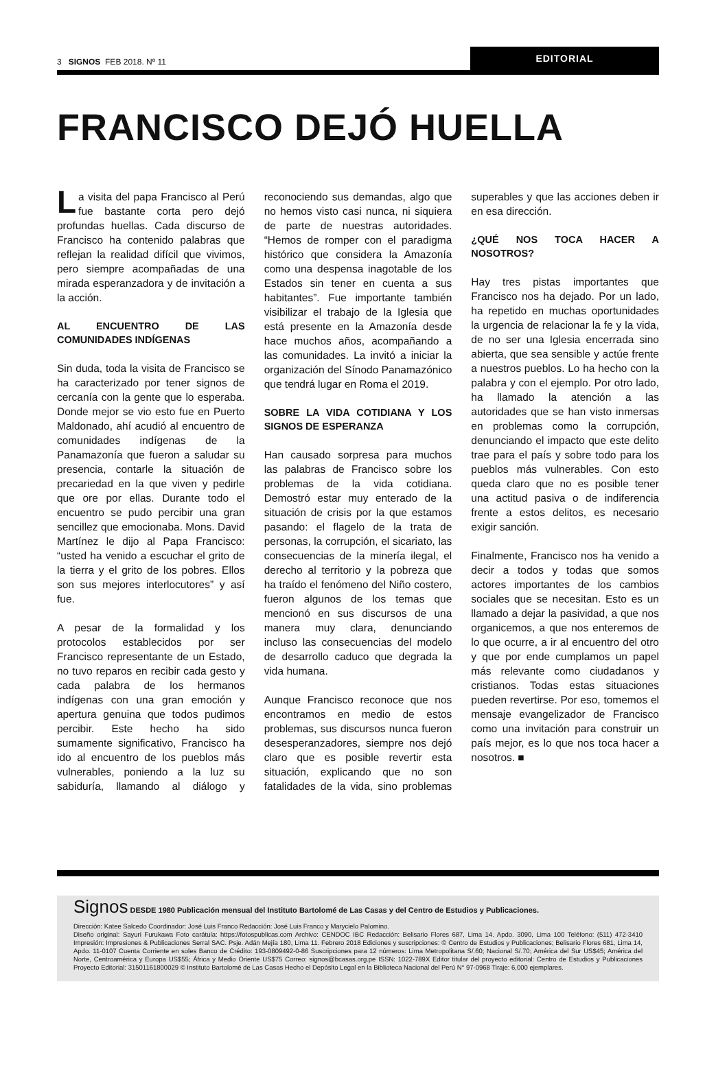3 SIGNOS FEB 2018. Nº 11
EDITORIAL
FRANCISCO DEJÓ HUELLA
La visita del papa Francisco al Perú fue bastante corta pero dejó profundas huellas. Cada discurso de Francisco ha contenido palabras que reflejan la realidad difícil que vivimos, pero siempre acompañadas de una mirada esperanzadora y de invitación a la acción.
AL ENCUENTRO DE LAS COMUNIDADES INDÍGENAS
Sin duda, toda la visita de Francisco se ha caracterizado por tener signos de cercanía con la gente que lo esperaba. Donde mejor se vio esto fue en Puerto Maldonado, ahí acudió al encuentro de comunidades indígenas de la Panamazonía que fueron a saludar su presencia, contarle la situación de precariedad en la que viven y pedirle que ore por ellas. Durante todo el encuentro se pudo percibir una gran sencillez que emocionaba. Mons. David Martínez le dijo al Papa Francisco: “usted ha venido a escuchar el grito de la tierra y el grito de los pobres. Ellos son sus mejores interlocutores” y así fue.
A pesar de la formalidad y los protocolos establecidos por ser Francisco representante de un Estado, no tuvo reparos en recibir cada gesto y cada palabra de los hermanos indígenas con una gran emoción y apertura genuina que todos pudimos percibir. Este hecho ha sido sumamente significativo, Francisco ha ido al encuentro de los pueblos más vulnerables, poniendo a la luz su sabiduría, llamando al diálogo y reconociendo sus demandas, algo que no hemos visto casi nunca, ni siquiera de parte de nuestras autoridades. “Hemos de romper con el paradigma histórico que considera la Amazonía como una despensa inagotable de los Estados sin tener en cuenta a sus habitantes”. Fue importante también visibilizar el trabajo de la Iglesia que está presente en la Amazonía desde hace muchos años, acompañando a las comunidades. La invitó a iniciar la organización del Sínodo Panamazónico que tendrá lugar en Roma el 2019.
SOBRE LA VIDA COTIDIANA Y LOS SIGNOS DE ESPERANZA
Han causado sorpresa para muchos las palabras de Francisco sobre los problemas de la vida cotidiana. Demostró estar muy enterado de la situación de crisis por la que estamos pasando: el flagelo de la trata de personas, la corrupción, el sicariato, las consecuencias de la minería ilegal, el derecho al territorio y la pobreza que ha traído el fenómeno del Niño costero, fueron algunos de los temas que mencionó en sus discursos de una manera muy clara, denunciando incluso las consecuencias del modelo de desarrollo caduco que degrada la vida humana.
Aunque Francisco reconoce que nos encontramos en medio de estos problemas, sus discursos nunca fueron desesperanzadores, siempre nos dejó claro que es posible revertir esta situación, explicando que no son fatalidades de la vida, sino problemas superables y que las acciones deben ir en esa dirección.
¿QUÉ NOS TOCA HACER A NOSOTROS?
Hay tres pistas importantes que Francisco nos ha dejado. Por un lado, ha repetido en muchas oportunidades la urgencia de relacionar la fe y la vida, de no ser una Iglesia encerrada sino abierta, que sea sensible y actúe frente a nuestros pueblos. Lo ha hecho con la palabra y con el ejemplo. Por otro lado, ha llamado la atención a las autoridades que se han visto inmersas en problemas como la corrupción, denunciando el impacto que este delito trae para el país y sobre todo para los pueblos más vulnerables. Con esto queda claro que no es posible tener una actitud pasiva o de indiferencia frente a estos delitos, es necesario exigir sanción.
Finalmente, Francisco nos ha venido a decir a todos y todas que somos actores importantes de los cambios sociales que se necesitan. Esto es un llamado a dejar la pasividad, a que nos organicemos, a que nos enteremos de lo que ocurre, a ir al encuentro del otro y que por ende cumplamos un papel más relevante como ciudadanos y cristianos. Todas estas situaciones pueden revertirse. Por eso, tomemos el mensaje evangelizador de Francisco como una invitación para construir un país mejor, es lo que nos toca hacer a nosotros. ■
Signos DESDE 1980 Publicación mensual del Instituto Bartolomé de Las Casas y del Centro de Estudios y Publicaciones.
Dirección: Katee Salcedo Coordinador: José Luis Franco Redacción: José Luis Franco y Marycielo Palomino.
Diseño original: Sayuri Furukawa Foto carátula: https://fotospublicas.com Archivo: CENDOC IBC Redacción: Belisario Flores 687, Lima 14. Apdo. 3090, Lima 100 Teléfono: (511) 472-3410 Impresión: Impresiones & Publicaciones Serral SAC. Psje. Adán Mejía 180, Lima 11. Febrero 2018 Ediciones y suscripciones: © Centro de Estudios y Publicaciones; Belisario Flores 681, Lima 14, Apdo. 11-0107 Cuenta Corriente en soles Banco de Crédito: 193-0809492-0-86 Suscripciones para 12 números: Lima Metropolitana S/.60; Nacional S/.70; América del Sur US$45; América del Norte, Centroamérica y Europa US$55; África y Medio Oriente US$75 Correo: signos@bcasas.org.pe ISSN: 1022-789X Editor titular del proyecto editorial: Centro de Estudios y Publicaciones Proyecto Editorial: 31501161800029 © Instituto Bartolomé de Las Casas Hecho el Depósito Legal en la Biblioteca Nacional del Perú N° 97-0968 Tiraje: 6,000 ejemplares.